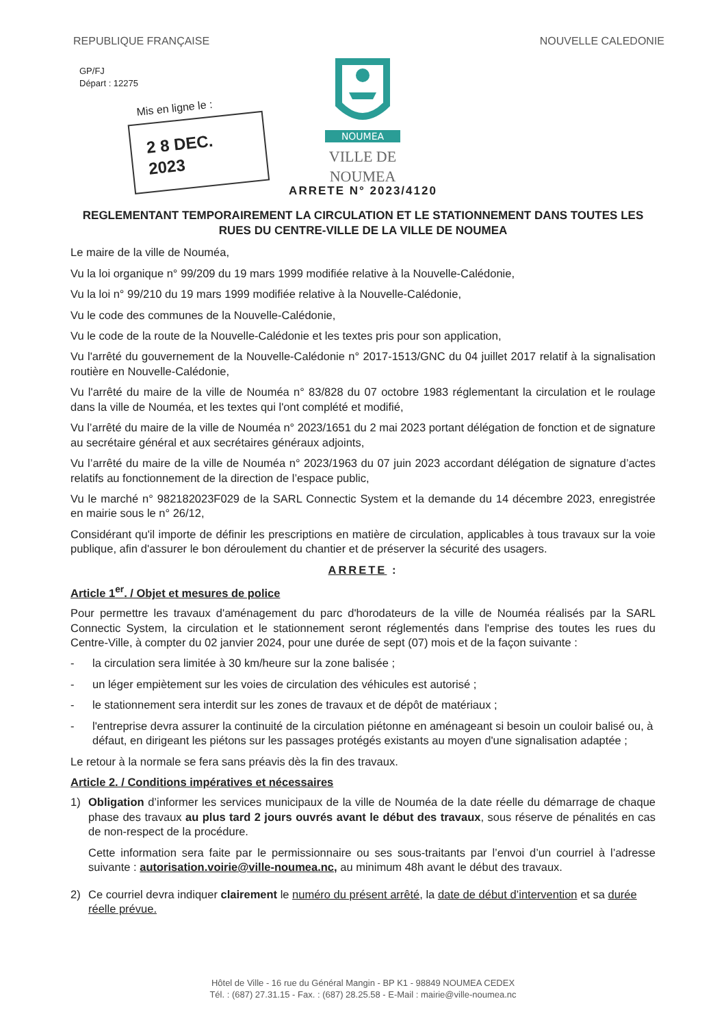REPUBLIQUE FRANÇAISE NOUVELLE CALEDONIE
GP/FJ
Départ : 12275
Mis en ligne le :
2 8 DEC. 2023
NOUMEA
VILLE DE NOUMEA
ARRETE N° 2023/4120
REGLEMENTANT TEMPORAIREMENT LA CIRCULATION ET LE STATIONNEMENT DANS TOUTES LES RUES DU CENTRE-VILLE DE LA VILLE DE NOUMEA
Le maire de la ville de Nouméa,
Vu la loi organique n° 99/209 du 19 mars 1999 modifiée relative à la Nouvelle-Calédonie,
Vu la loi n° 99/210 du 19 mars 1999 modifiée relative à la Nouvelle-Calédonie,
Vu le code des communes de la Nouvelle-Calédonie,
Vu le code de la route de la Nouvelle-Calédonie et les textes pris pour son application,
Vu l'arrêté du gouvernement de la Nouvelle-Calédonie n° 2017-1513/GNC du 04 juillet 2017 relatif à la signalisation routière en Nouvelle-Calédonie,
Vu l'arrêté du maire de la ville de Nouméa n° 83/828 du 07 octobre 1983 réglementant la circulation et le roulage dans la ville de Nouméa, et les textes qui l'ont complété et modifié,
Vu l’arrêté du maire de la ville de Nouméa n° 2023/1651 du 2 mai 2023 portant délégation de fonction et de signature au secrétaire général et aux secrétaires généraux adjoints,
Vu l’arrêté du maire de la ville de Nouméa n° 2023/1963 du 07 juin 2023 accordant délégation de signature d’actes relatifs au fonctionnement de la direction de l’espace public,
Vu le marché n° 982182023F029 de la SARL Connectic System et la demande du 14 décembre 2023, enregistrée en mairie sous le n° 26/12,
Considérant qu'il importe de définir les prescriptions en matière de circulation, applicables à tous travaux sur la voie publique, afin d'assurer le bon déroulement du chantier et de préserver la sécurité des usagers.
ARRETE :
Article 1<sup>er</sup>. / Objet et mesures de police
Pour permettre les travaux d'aménagement du parc d'horodateurs de la ville de Nouméa réalisés par la SARL Connectic System, la circulation et le stationnement seront réglementés dans l'emprise des toutes les rues du Centre-Ville, à compter du 02 janvier 2024, pour une durée de sept (07) mois et de la façon suivante :
- la circulation sera limitée à 30 km/heure sur la zone balisée ;
- un léger empiètement sur les voies de circulation des véhicules est autorisé ;
- le stationnement sera interdit sur les zones de travaux et de dépôt de matériaux ;
- l'entreprise devra assurer la continuité de la circulation piétonne en aménageant si besoin un couloir balisé ou, à défaut, en dirigeant les piétons sur les passages protégés existants au moyen d'une signalisation adaptée ;
Le retour à la normale se fera sans préavis dès la fin des travaux.
Article 2. / Conditions impératives et nécessaires
1) Obligation d’informer les services municipaux de la ville de Nouméa de la date réelle du démarrage de chaque phase des travaux au plus tard 2 jours ouvrés avant le début des travaux, sous réserve de pénalités en cas de non-respect de la procédure.
Cette information sera faite par le permissionnaire ou ses sous-traitants par l’envoi d’un courriel à l’adresse suivante : autorisation.voirie@ville-noumea.nc, au minimum 48h avant le début des travaux.
2) Ce courriel devra indiquer clairement le numéro du présent arrêté, la date de début d’intervention et sa durée réelle prévue.
Hôtel de Ville - 16 rue du Général Mangin - BP K1 - 98849 NOUMEA CEDEX
Tél. : (687) 27.31.15 - Fax. : (687) 28.25.58 - E-Mail : mairie@ville-noumea.nc